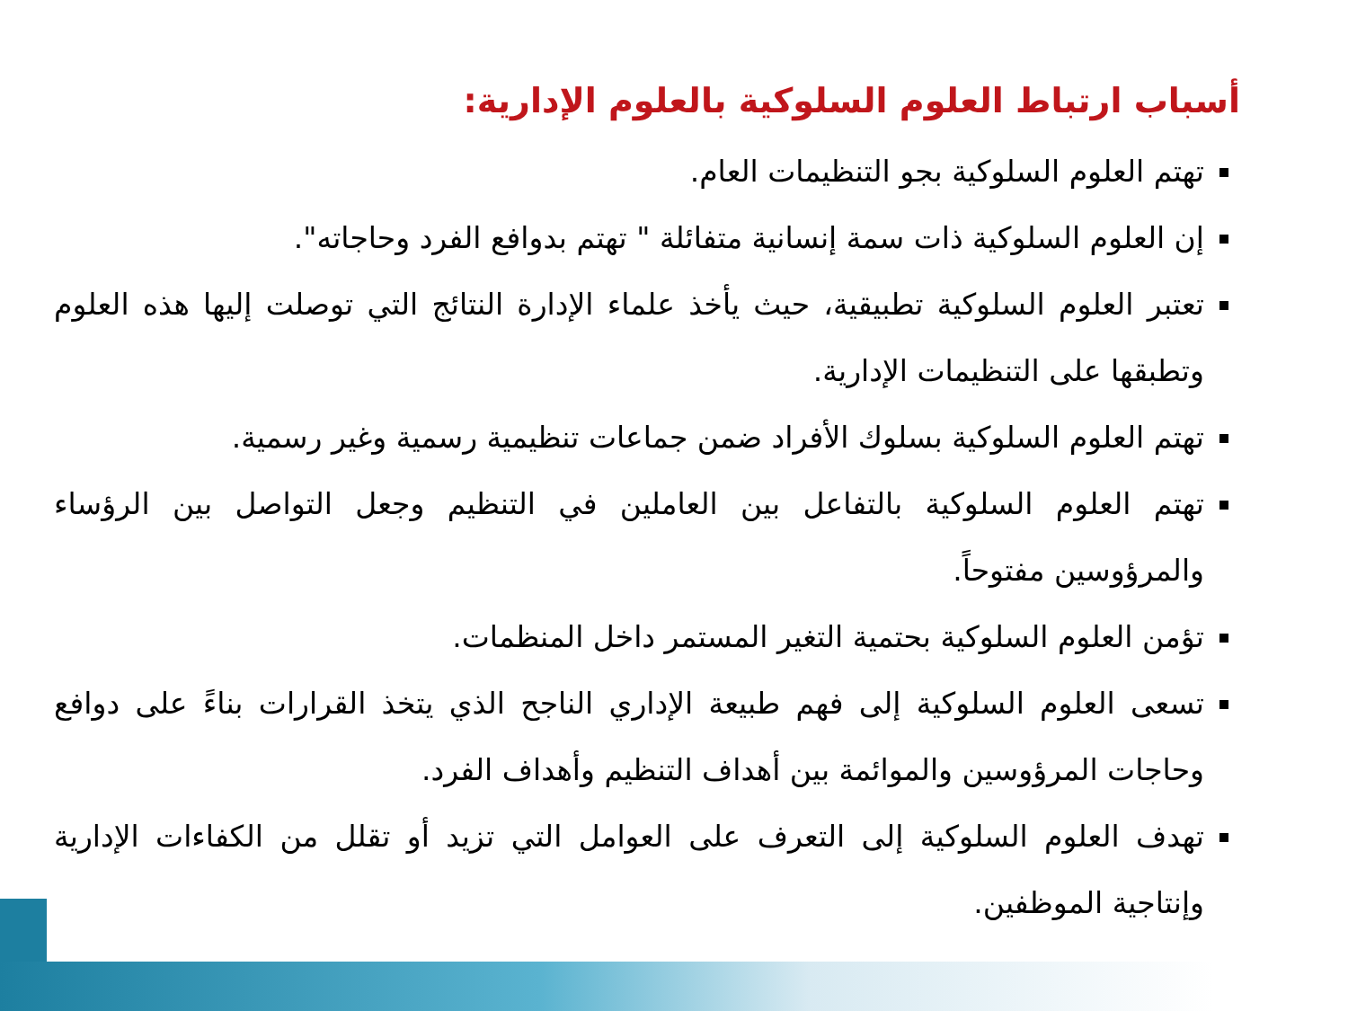أسباب ارتباط العلوم السلوكية بالعلوم الإدارية:
تهتم العلوم السلوكية بجو التنظيمات العام.
إن العلوم السلوكية ذات سمة إنسانية متفائلة " تهتم بدوافع الفرد وحاجاته".
تعتبر العلوم السلوكية تطبيقية، حيث يأخذ علماء الإدارة النتائج التي توصلت إليها هذه العلوم وتطبقها على التنظيمات الإدارية.
تهتم العلوم السلوكية بسلوك الأفراد ضمن جماعات تنظيمية رسمية وغير رسمية.
تهتم العلوم السلوكية بالتفاعل بين العاملين في التنظيم وجعل التواصل بين الرؤساء والمرؤوسين مفتوحاً.
تؤمن العلوم السلوكية بحتمية التغير المستمر داخل المنظمات.
تسعى العلوم السلوكية إلى فهم طبيعة الإداري الناجح الذي يتخذ القرارات بناءً على دوافع وحاجات المرؤوسين والموائمة بين أهداف التنظيم وأهداف الفرد.
تهدف العلوم السلوكية إلى التعرف على العوامل التي تزيد أو تقلل من الكفاءات الإدارية وإنتاجية الموظفين.